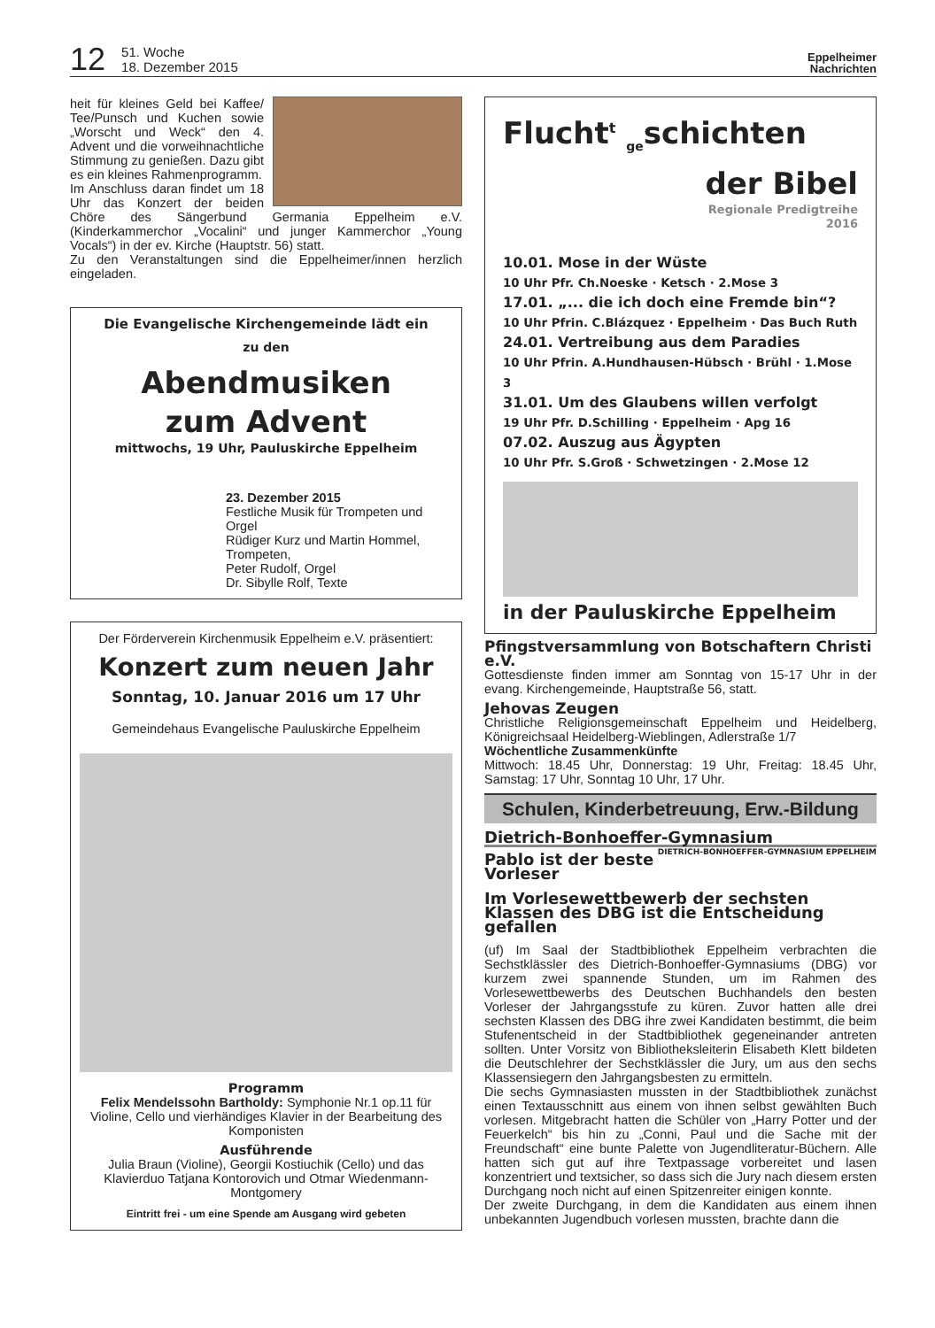12
51. Woche
18. Dezember 2015
Eppelheimer
Nachrichten
heit für kleines Geld bei Kaffee/ Tee/Punsch und Kuchen sowie „Worscht und Weck“ den 4. Advent und die vorweihnachtliche Stimmung zu genießen. Dazu gibt es ein kleines Rahmenprogramm.
Im Anschluss daran findet um 18 Uhr das Konzert der beiden Chöre des Sängerbund Germania Eppelheim e.V. (Kinderkammerchor „Vocalini“ und junger Kammerchor „Young Vocals“) in der ev. Kirche (Hauptstr. 56) statt.
Zu den Veranstaltungen sind die Eppelheimer/innen herzlich eingeladen.
Die Evangelische Kirchengemeinde lädt ein
zu den
Abendmusiken
zum Advent
mittwochs, 19 Uhr, Pauluskirche Eppelheim
23. Dezember 2015
Festliche Musik für Trompeten und Orgel
Rüdiger Kurz und Martin Hommel, Trompeten,
Peter Rudolf, Orgel
Dr. Sibylle Rolf, Texte
Der Förderverein Kirchenmusik Eppelheim e.V. präsentiert:
Konzert zum neuen Jahr
Sonntag, 10. Januar 2016 um 17 Uhr
Gemeindehaus Evangelische Pauluskirche Eppelheim
Programm
Felix Mendelssohn Bartholdy: Symphonie Nr.1 op.11 für Violine, Cello und vierhändiges Klavier in der Bearbeitung des Komponisten
Ausführende
Julia Braun (Violine), Georgii Kostiuchik (Cello) und das Klavierduo Tatjana Kontorovich und Otmar Wiedenmann-Montgomery
Eintritt frei - um eine Spende am Ausgang wird gebeten
Flucht<sup>t</sup> <sub>ge</sub>schichten
der Bibel
Regionale Predigtreihe
2016
10.01. Mose in der Wüste
10 Uhr Pfr. Ch.Noeske · Ketsch · 2.Mose 3
17.01. „... die ich doch eine Fremde bin“?
10 Uhr Pfrin. C.Blázquez · Eppelheim · Das Buch Ruth
24.01. Vertreibung aus dem Paradies
10 Uhr Pfrin. A.Hundhausen-Hübsch · Brühl · 1.Mose 3
31.01. Um des Glaubens willen verfolgt
19 Uhr Pfr. D.Schilling · Eppelheim · Apg 16
07.02. Auszug aus Ägypten
10 Uhr Pfr. S.Groß · Schwetzingen · 2.Mose 12
in der Pauluskirche Eppelheim
Pfingstversammlung von Botschaftern Christi e.V.
Gottesdienste finden immer am Sonntag von 15-17 Uhr in der evang. Kirchengemeinde, Hauptstraße 56, statt.
Jehovas Zeugen
Christliche Religionsgemeinschaft Eppelheim und Heidelberg, Königreichsaal Heidelberg-Wieblingen, Adlerstraße 1/7
Wöchentliche Zusammenkünfte
Mittwoch: 18.45 Uhr, Donnerstag: 19 Uhr, Freitag: 18.45 Uhr, Samstag: 17 Uhr, Sonntag 10 Uhr, 17 Uhr.
Schulen, Kinderbetreuung, Erw.-Bildung
Dietrich-Bonhoeffer-Gymnasium DIETRICH-BONHOEFFER-GYMNASIUM EPPELHEIM
Pablo ist der beste Vorleser
Im Vorlesewettbewerb der sechsten Klassen des DBG ist die Entscheidung gefallen
(uf) Im Saal der Stadtbibliothek Eppelheim verbrachten die Sechstklässler des Dietrich-Bonhoeffer-Gymnasiums (DBG) vor kurzem zwei spannende Stunden, um im Rahmen des Vorlesewettbewerbs des Deutschen Buchhandels den besten Vorleser der Jahrgangsstufe zu küren. Zuvor hatten alle drei sechsten Klassen des DBG ihre zwei Kandidaten bestimmt, die beim Stufenentscheid in der Stadtbibliothek gegeneinander antreten sollten. Unter Vorsitz von Bibliotheksleiterin Elisabeth Klett bildeten die Deutschlehrer der Sechstklässler die Jury, um aus den sechs Klassensiegern den Jahrgangsbesten zu ermitteln.
Die sechs Gymnasiasten mussten in der Stadtbibliothek zunächst einen Textausschnitt aus einem von ihnen selbst gewählten Buch vorlesen. Mitgebracht hatten die Schüler von „Harry Potter und der Feuerkelch“ bis hin zu „Conni, Paul und die Sache mit der Freundschaft“ eine bunte Palette von Jugendliteratur-Büchern. Alle hatten sich gut auf ihre Textpassage vorbereitet und lasen konzentriert und textsicher, so dass sich die Jury nach diesem ersten Durchgang noch nicht auf einen Spitzenreiter einigen konnte.
Der zweite Durchgang, in dem die Kandidaten aus einem ihnen unbekannten Jugendbuch vorlesen mussten, brachte dann die